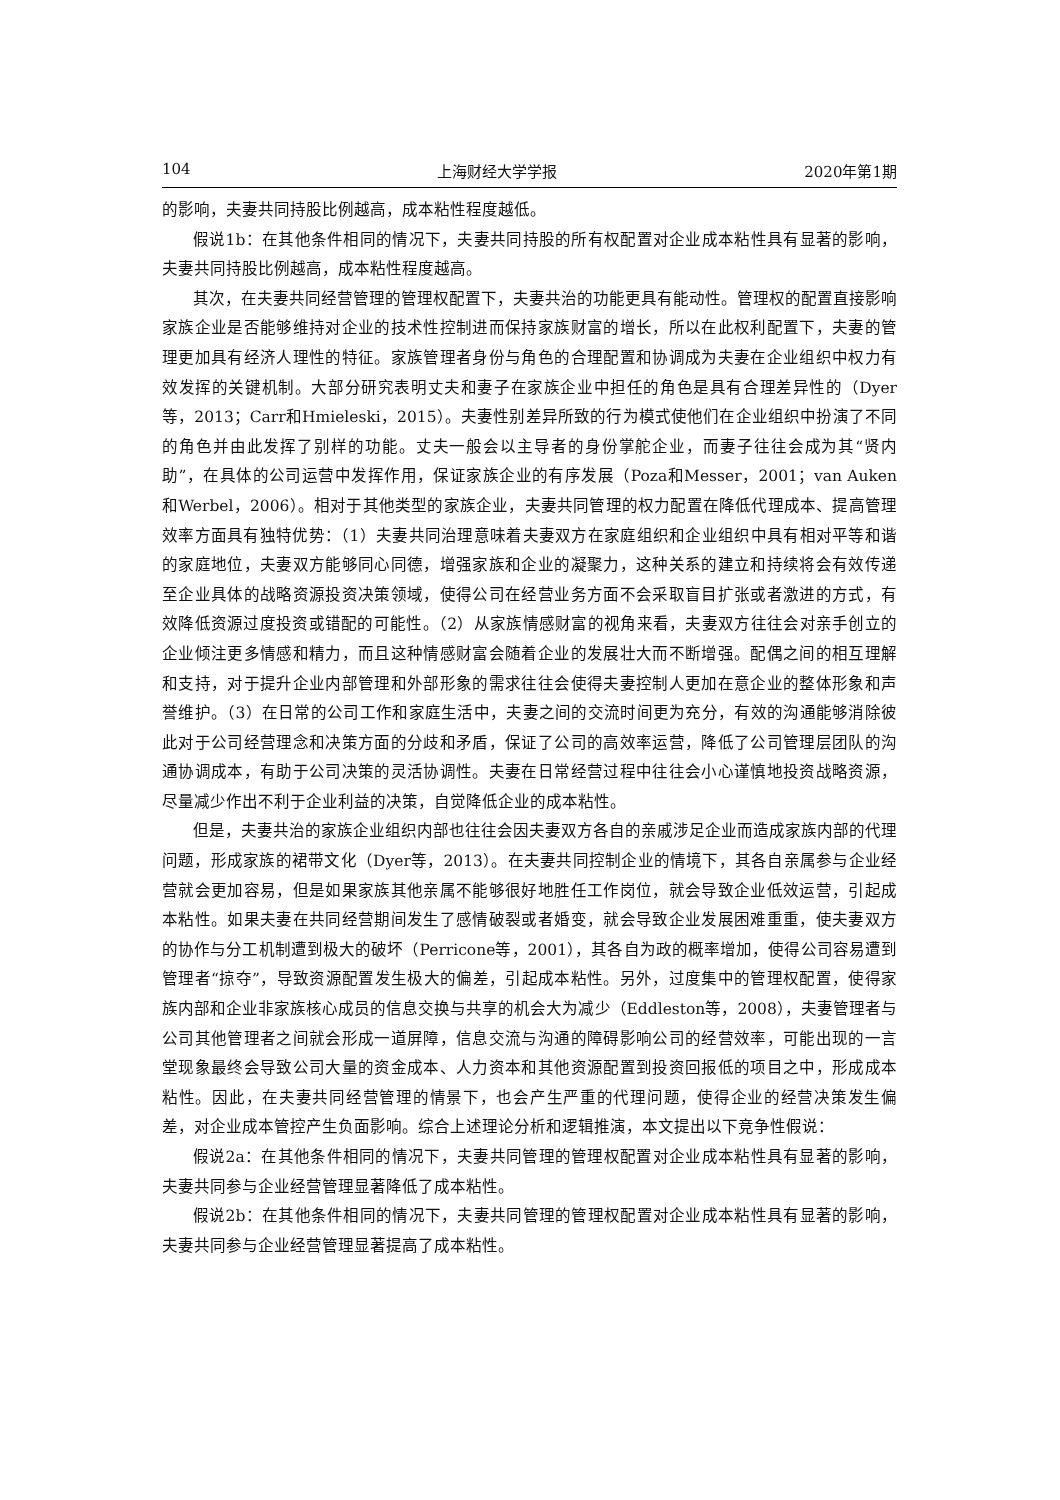104 上海财经大学学报 2020年第1期
的影响，夫妻共同持股比例越高，成本粘性程度越低。
假说1b：在其他条件相同的情况下，夫妻共同持股的所有权配置对企业成本粘性具有显著的影响，夫妻共同持股比例越高，成本粘性程度越高。
其次，在夫妻共同经营管理的管理权配置下，夫妻共治的功能更具有能动性。管理权的配置直接影响家族企业是否能够维持对企业的技术性控制进而保持家族财富的增长，所以在此权利配置下，夫妻的管理更加具有经济人理性的特征。家族管理者身份与角色的合理配置和协调成为夫妻在企业组织中权力有效发挥的关键机制。大部分研究表明丈夫和妻子在家族企业中担任的角色是具有合理差异性的（Dyer等，2013；Carr和Hmieleski，2015）。夫妻性别差异所致的行为模式使他们在企业组织中扮演了不同的角色并由此发挥了别样的功能。丈夫一般会以主导者的身份掌舵企业，而妻子往往会成为其“贤内助”，在具体的公司运营中发挥作用，保证家族企业的有序发展（Poza和Messer，2001；van Auken和Werbel，2006）。相对于其他类型的家族企业，夫妻共同管理的权力配置在降低代理成本、提高管理效率方面具有独特优势：（1）夫妻共同治理意味着夫妻双方在家庭组织和企业组织中具有相对平等和谐的家庭地位，夫妻双方能够同心同德，增强家族和企业的凝聚力，这种关系的建立和持续将会有效传递至企业具体的战略资源投资决策领域，使得公司在经营业务方面不会采取盲目扩张或者激进的方式，有效降低资源过度投资或错配的可能性。（2）从家族情感财富的视角来看，夫妻双方往往会对亲手创立的企业倾注更多情感和精力，而且这种情感财富会随着企业的发展壮大而不断增强。配偶之间的相互理解和支持，对于提升企业内部管理和外部形象的需求往往会使得夫妻控制人更加在意企业的整体形象和声誉维护。（3）在日常的公司工作和家庭生活中，夫妻之间的交流时间更为充分，有效的沟通能够消除彼此对于公司经营理念和决策方面的分歧和矛盾，保证了公司的高效率运营，降低了公司管理层团队的沟通协调成本，有助于公司决策的灵活协调性。夫妻在日常经营过程中往往会小心谨慎地投资战略资源，尽量减少作出不利于企业利益的决策，自觉降低企业的成本粘性。
但是，夫妻共治的家族企业组织内部也往往会因夫妻双方各自的亲戚涉足企业而造成家族内部的代理问题，形成家族的裙带文化（Dyer等，2013）。在夫妻共同控制企业的情境下，其各自亲属参与企业经营就会更加容易，但是如果家族其他亲属不能够很好地胜任工作岗位，就会导致企业低效运营，引起成本粘性。如果夫妻在共同经营期间发生了感情破裂或者婚变，就会导致企业发展困难重重，使夫妻双方的协作与分工机制遭到极大的破坏（Perricone等，2001），其各自为政的概率增加，使得公司容易遭到管理者“掠夺”，导致资源配置发生极大的偏差，引起成本粘性。另外，过度集中的管理权配置，使得家族内部和企业非家族核心成员的信息交换与共享的机会大为减少（Eddleston等，2008），夫妻管理者与公司其他管理者之间就会形成一道屏障，信息交流与沟通的障碍影响公司的经营效率，可能出现的一言堂现象最终会导致公司大量的资金成本、人力资本和其他资源配置到投资回报低的项目之中，形成成本粘性。因此，在夫妻共同经营管理的情景下，也会产生严重的代理问题，使得企业的经营决策发生偏差，对企业成本管控产生负面影响。综合上述理论分析和逻辑推演，本文提出以下竞争性假说：
假说2a：在其他条件相同的情况下，夫妻共同管理的管理权配置对企业成本粘性具有显著的影响，夫妻共同参与企业经营管理显著降低了成本粘性。
假说2b：在其他条件相同的情况下，夫妻共同管理的管理权配置对企业成本粘性具有显著的影响，夫妻共同参与企业经营管理显著提高了成本粘性。